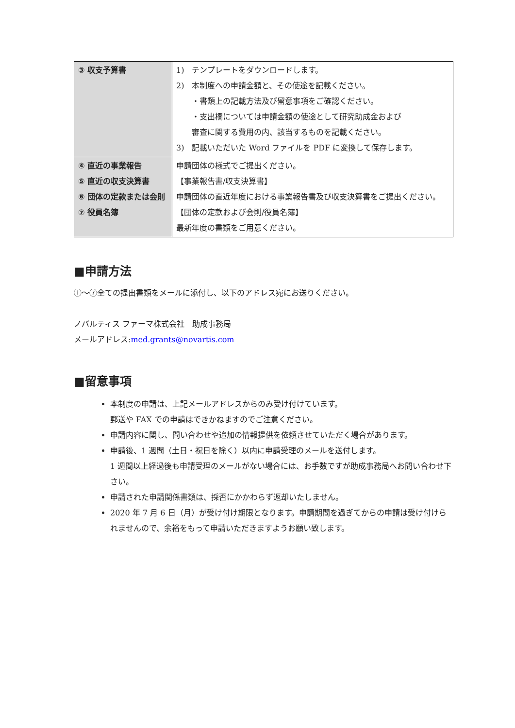| ③ 収支予算書 | 1) テンプレートをダウンロードします。 2) 本制度への申請金額と、その使途を記載ください。 ・書類上の記載方法及び留意事項をご確認ください。 ・支出欄については申請金額の使途として研究助成金および 審査に関する費用の内、該当するものを記載ください。 3) 記載いただいた Word ファイルを PDF に変換して保存します。 |
| ④ 直近の事業報告 ⑤ 直近の収支決算書 ⑥ 団体の定款または会則 ⑦ 役員名簿 | 申請団体の様式でご提出ください。 【事業報告書/収支決算書】 申請団体の直近年度における事業報告書及び収支決算書をご提出ください。 【団体の定款および会則/役員名簿】 最新年度の書類をご用意ください。 |
■申請方法
①～⑦全ての提出書類をメールに添付し、以下のアドレス宛にお送りください。
ノバルティス ファーマ株式会社　助成事務局
メールアドレス:med.grants@novartis.com
■留意事項
本制度の申請は、上記メールアドレスからのみ受け付けています。
郵送や FAX での申請はできかねますのでご注意ください。
申請内容に関し、問い合わせや追加の情報提供を依頼させていただく場合があります。
申請後、1 週間（土日・祝日を除く）以内に申請受理のメールを送付します。
1 週間以上経過後も申請受理のメールがない場合には、お手数ですが助成事務局へお問い合わせ下さい。
申請された申請関係書類は、採否にかかわらず返却いたしません。
2020 年 7 月 6 日（月）が受け付け期限となります。申請期間を過ぎてからの申請は受け付けられませんので、余裕をもって申請いただきますようお願い致します。